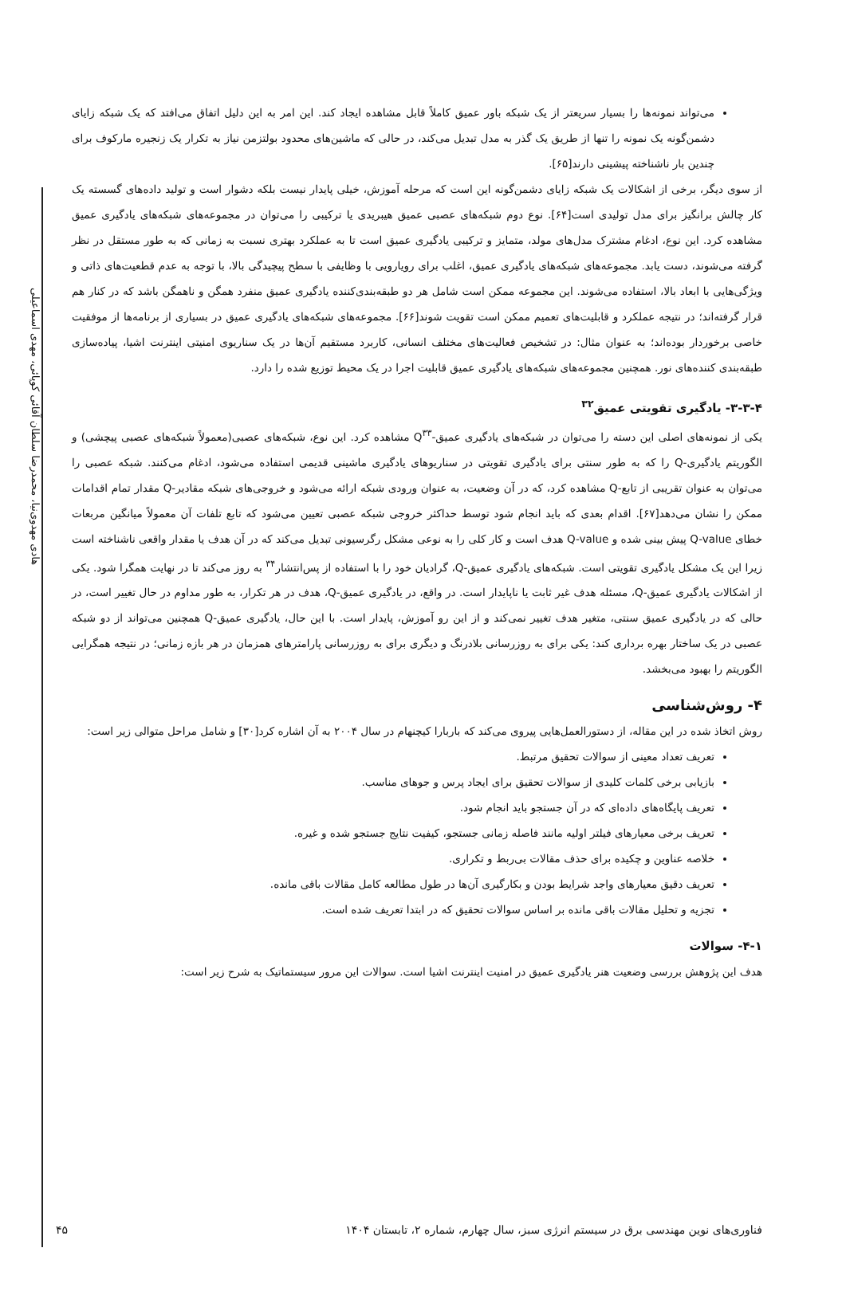هادی مهدوی‌نیا، محمدرضا سلطان آقائی کوپائی، مهدی اسماعیلی
می‌تواند نمونه‌ها را بسیار سریعتر از یک شبکه باور عمیق کاملاً قابل مشاهده ایجاد کند. این امر به این دلیل اتفاق می‌افتد که یک شبکه زایای دشمن‌گونه یک نمونه را تنها از طریق یک گذر به مدل تبدیل می‌کند، در حالی که ماشین‌های محدود بولتزمن نیاز به تکرار یک زنجیره مارکوف برای چندین بار ناشناخته پیشینی دارند[۶۵].
از سوی دیگر، برخی از اشکالات یک شبکه زایای دشمن‌گونه این است که مرحله آموزش، خیلی پایدار نیست بلکه دشوار است و تولید داده‌های گسسته یک کار چالش برانگیز برای مدل تولیدی است[۶۴]. نوع دوم شبکه‌های عصبی عمیق هیبریدی یا ترکیبی را می‌توان در مجموعه‌های شبکه‌های یادگیری عمیق مشاهده کرد. این نوع، ادغام مشترک مدل‌های مولد، متمایز و ترکیبی یادگیری عمیق است تا به عملکرد بهتری نسبت به زمانی که به طور مستقل در نظر گرفته می‌شوند، دست یابد. مجموعه‌های شبکه‌های یادگیری عمیق، اغلب برای رویارویی با وظایفی با سطح پیچیدگی بالا، با توجه به عدم قطعیت‌های ذاتی و ویژگی‌هایی با ابعاد بالا، استفاده می‌شوند. این مجموعه ممکن است شامل هر دو طبقه‌بندی‌کننده یادگیری عمیق منفرد همگن و ناهمگن باشد که در کنار هم قرار گرفته‌اند؛ در نتیجه عملکرد و قابلیت‌های تعمیم ممکن است تقویت شوند[۶۶]. مجموعه‌های شبکه‌های یادگیری عمیق در بسیاری از برنامه‌ها از موفقیت خاصی برخوردار بوده‌اند؛ به عنوان مثال: در تشخیص فعالیت‌های مختلف انسانی، کاربرد مستقیم آن‌ها در یک سناریوی امنیتی اینترنت اشیا، پیاده‌سازی طبقه‌بندی کننده‌های نور. همچنین مجموعه‌های شبکه‌های یادگیری عمیق قابلیت اجرا در یک محیط توزیع شده را دارد.
۳-۳-۴- یادگیری تقویتی عمیق<sup>۳۲</sup>
یکی از نمونه‌های اصلی این دسته را می‌توان در شبکه‌های یادگیری عمیق-Q<sup>۳۳</sup> مشاهده کرد. این نوع، شبکه‌های عصبی(معمولاً شبکه‌های عصبی پیچشی) و الگوریتم یادگیری-Q را که به طور سنتی برای یادگیری تقویتی در سناریوهای یادگیری ماشینی قدیمی استفاده می‌شود، ادغام می‌کنند. شبکه عصبی را می‌توان به عنوان تقریبی از تابع-Q مشاهده کرد، که در آن وضعیت، به عنوان ورودی شبکه ارائه می‌شود و خروجی‌های شبکه مقادیر-Q مقدار تمام اقدامات ممکن را نشان می‌دهد[۶۷]. اقدام بعدی که باید انجام شود توسط حداکثر خروجی شبکه عصبی تعیین می‌شود که تابع تلفات آن معمولاً میانگین مربعات خطای Q-value پیش بینی شده و Q-value هدف است و کار کلی را به نوعی مشکل رگرسیونی تبدیل می‌کند که در آن هدف یا مقدار واقعی ناشناخته است زیرا این یک مشکل یادگیری تقویتی است. شبکه‌های یادگیری عمیق-Q، گرادیان خود را با استفاده از پس‌انتشار<sup>۳۴</sup> به روز می‌کند تا در نهایت همگرا شود. یکی از اشکالات یادگیری عمیق-Q، مسئله هدف غیر ثابت یا ناپایدار است. در واقع، در یادگیری عمیق-Q، هدف در هر تکرار، به طور مداوم در حال تغییر است، در حالی که در یادگیری عمیق سنتی، متغیر هدف تغییر نمی‌کند و از این رو آموزش، پایدار است. با این حال، یادگیری عمیق-Q همچنین می‌تواند از دو شبکه عصبی در یک ساختار بهره برداری کند: یکی برای به روزرسانی بلادرنگ و دیگری برای به روزرسانی پارامترهای همزمان در هر بازه زمانی؛ در نتیجه همگرایی الگوریتم را بهبود می‌بخشد.
۴- روش‌شناسی
روش اتخاذ شده در این مقاله، از دستورالعمل‌هایی پیروی می‌کند که باربارا کیچنهام در سال ۲۰۰۴ به آن اشاره کرد[۳۰] و شامل مراحل متوالی زیر است:
تعریف تعداد معینی از سوالات تحقیق مرتبط.
بازیابی برخی کلمات کلیدی از سوالات تحقیق برای ایجاد پرس و جوهای مناسب.
تعریف پایگاه‌های داده‌ای که در آن جستجو باید انجام شود.
تعریف برخی معیارهای فیلتر اولیه مانند فاصله زمانی جستجو، کیفیت نتایج جستجو شده و غیره.
خلاصه عناوین و چکیده برای حذف مقالات بی‌ربط و تکراری.
تعریف دقیق معیارهای واجد شرایط بودن و بکارگیری آن‌ها در طول مطالعه کامل مقالات باقی مانده.
تجزیه و تحلیل مقالات باقی مانده بر اساس سوالات تحقیق که در ابتدا تعریف شده است.
۴-۱- سوالات
هدف این پژوهش بررسی وضعیت هنر یادگیری عمیق در امنیت اینترنت اشیا است. سوالات این مرور سیستماتیک به شرح زیر است:
فناوری‌های نوین مهندسی برق در سیستم انرژی سبز، سال چهارم، شماره ۲، تابستان ۱۴۰۴ ۴۵